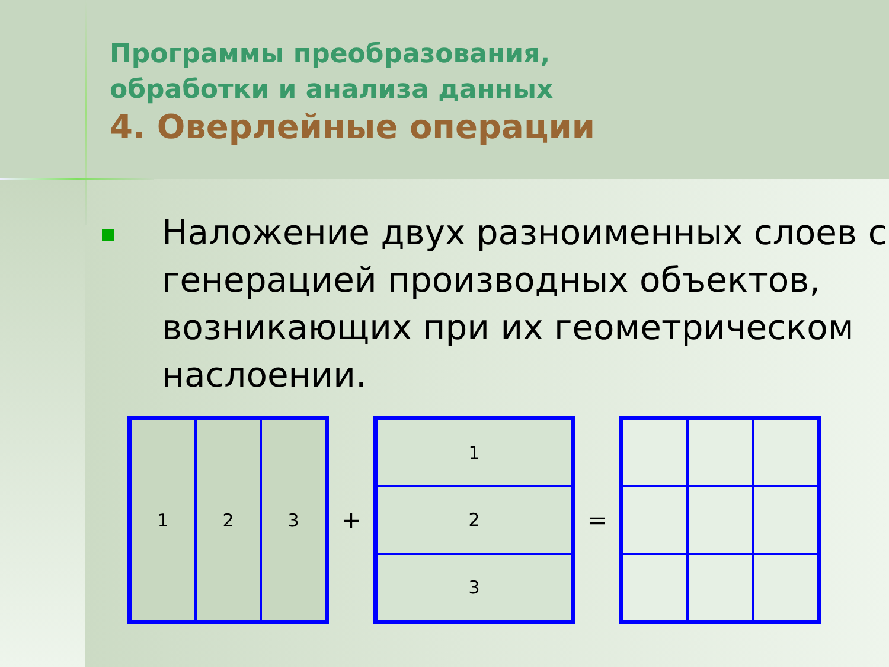Программы преобразования,
обработки и анализа данных
4. Оверлейные операции
Наложение двух разноименных слоев с генерацией производных объектов, возникающих при их геометрическом наслоении.
1
2
3
+
1
2
3
=